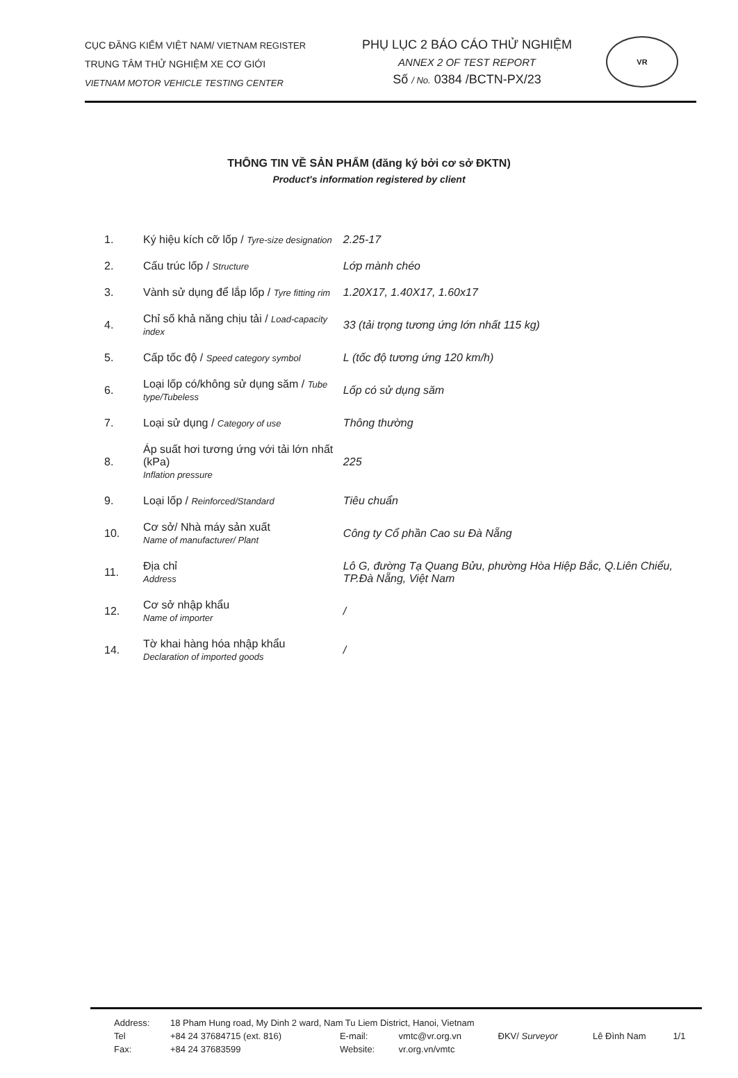CỤC ĐĂNG KIỂM VIỆT NAM/ VIETNAM REGISTER
TRUNG TÂM THỬ NGHIỆM XE CƠ GIỚI
VIETNAM MOTOR VEHICLE TESTING CENTER
PHỤ LỤC 2 BÁO CÁO THỬ NGHIỆM
ANNEX 2 OF TEST REPORT
Số / No. 0384 /BCTN-PX/23
VR
THÔNG TIN VỀ SẢN PHẨM (đăng ký bởi cơ sở ĐKTN)
Product's information registered by client
| 1. | Ký hiệu kích cỡ lốp / Tyre-size designation | 2.25-17 |
| 2. | Cấu trúc lốp / Structure | Lớp mành chéo |
| 3. | Vành sử dụng để lắp lốp / Tyre fitting rim | 1.20X17, 1.40X17, 1.60x17 |
| 4. | Chỉ số khả năng chịu tải / Load-capacity index | 33 (tải trọng tương ứng lớn nhất 115 kg) |
| 5. | Cấp tốc độ / Speed category symbol | L (tốc độ tương ứng 120 km/h) |
| 6. | Loại lốp có/không sử dụng săm / Tube type/Tubeless | Lốp có sử dụng săm |
| 7. | Loại sử dụng / Category of use | Thông thường |
| 8. | Áp suất hơi tương ứng với tải lớn nhất (kPa) Inflation pressure | 225 |
| 9. | Loại lốp / Reinforced/Standard | Tiêu chuẩn |
| 10. | Cơ sở/ Nhà máy sản xuất Name of manufacturer/ Plant | Công ty Cổ phần Cao su Đà Nẵng |
| 11. | Địa chỉ Address | Lô G, đường Tạ Quang Bửu, phường Hòa Hiệp Bắc, Q.Liên Chiểu, TP.Đà Nẵng, Việt Nam |
| 12. | Cơ sở nhập khẩu Name of importer | / |
| 14. | Tờ khai hàng hóa nhập khẩu Declaration of imported goods | / |
| Address: | 18 Pham Hung road, My Dinh 2 ward, Nam Tu Liem District, Hanoi, Vietnam | | | | | |
| Tel | +84 24 37684715 (ext. 816) | E-mail: | vmtc@vr.org.vn | ĐKV/ Surveyor | Lê Đình Nam | 1/1 |
| Fax: | +84 24 37683599 | Website: | vr.org.vn/vmtc | | | |